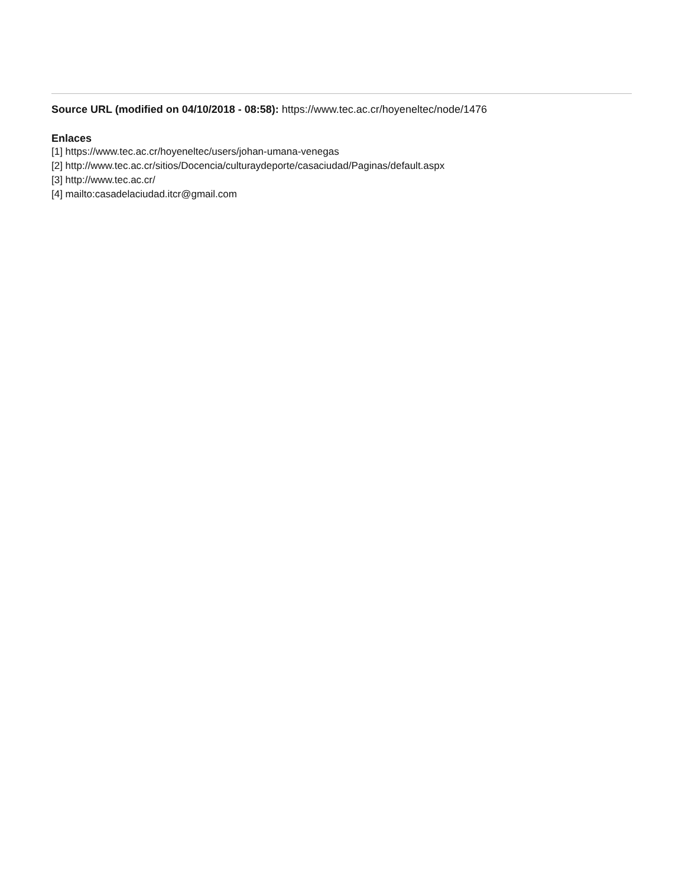Source URL (modified on 04/10/2018 - 08:58): https://www.tec.ac.cr/hoyeneltec/node/1476
Enlaces
[1] https://www.tec.ac.cr/hoyeneltec/users/johan-umana-venegas
[2] http://www.tec.ac.cr/sitios/Docencia/culturaydeporte/casaciudad/Paginas/default.aspx
[3] http://www.tec.ac.cr/
[4] mailto:casadelaciudad.itcr@gmail.com